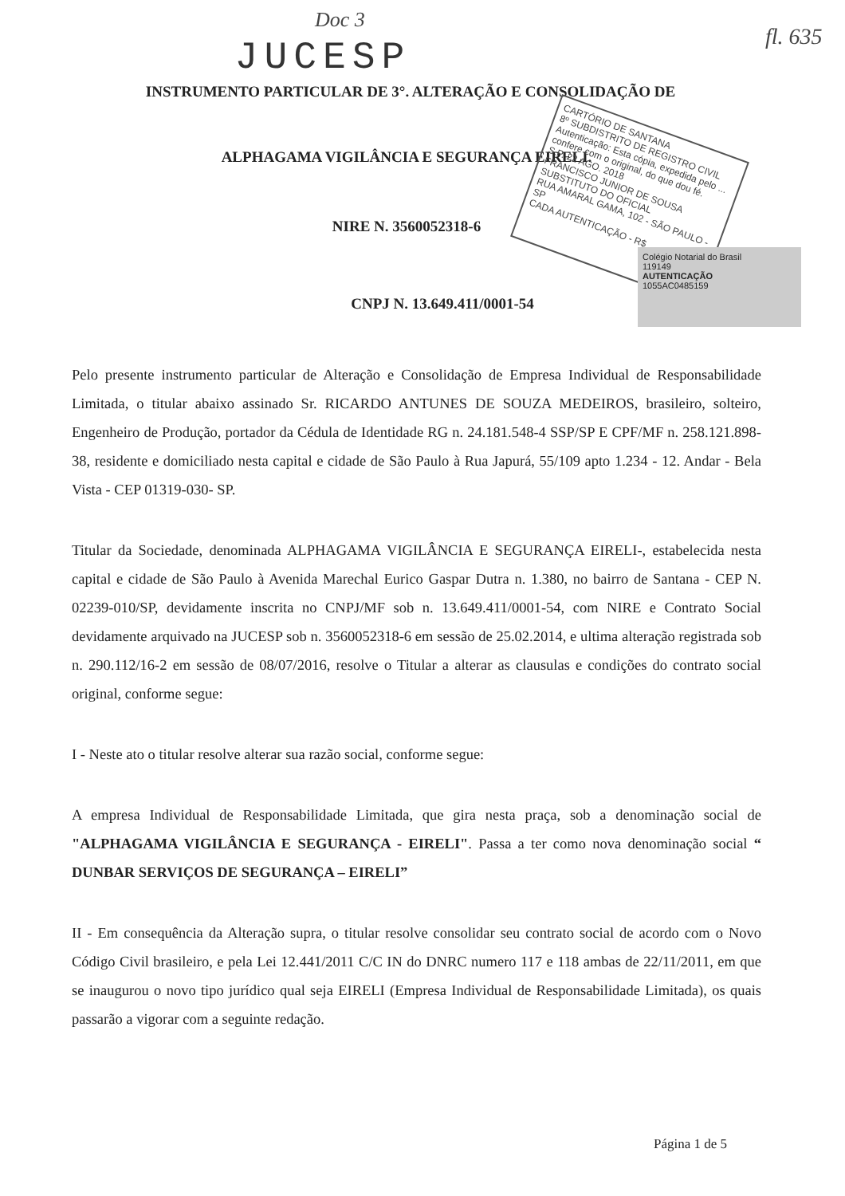Doc 3
fl. 635
JUCESP
INSTRUMENTO PARTICULAR DE 3°. ALTERAÇÃO E CONSOLIDAÇÃO DE
ALPHAGAMA VIGILÂNCIA E SEGURANÇA EIRELI.
NIRE N. 3560052318-6
CNPJ N. 13.649.411/0001-54
CARTÓRIO DE SANTANA
8º SUBDISTRITO DE REGISTRO CIVIL
Autenticação: Esta cópia, expedida pelo ... confere com o original, do que dou fé.
S.P. 22 AGO. 2018
FRANCISCO JUNIOR DE SOUSA
SUBSTITUTO DO OFICIAL
RUA AMARAL GAMA, 102 - SÃO PAULO - SP
CADA AUTENTICAÇÃO - R$
Colégio Notarial do Brasil
119149
AUTENTICAÇÃO
1055AC0485159
Pelo presente instrumento particular de Alteração e Consolidação de Empresa Individual de Responsabilidade Limitada, o titular abaixo assinado Sr. RICARDO ANTUNES DE SOUZA MEDEIROS, brasileiro, solteiro, Engenheiro de Produção, portador da Cédula de Identidade RG n. 24.181.548-4 SSP/SP E CPF/MF n. 258.121.898-38, residente e domiciliado nesta capital e cidade de São Paulo à Rua Japurá, 55/109 apto 1.234 - 12. Andar - Bela Vista - CEP 01319-030- SP.
Titular da Sociedade, denominada ALPHAGAMA VIGILÂNCIA E SEGURANÇA EIRELI-, estabelecida nesta capital e cidade de São Paulo à Avenida Marechal Eurico Gaspar Dutra n. 1.380, no bairro de Santana - CEP N. 02239-010/SP, devidamente inscrita no CNPJ/MF sob n. 13.649.411/0001-54, com NIRE e Contrato Social devidamente arquivado na JUCESP sob n. 3560052318-6 em sessão de 25.02.2014, e ultima alteração registrada sob n. 290.112/16-2 em sessão de 08/07/2016, resolve o Titular a alterar as clausulas e condições do contrato social original, conforme segue:
I - Neste ato o titular resolve alterar sua razão social, conforme segue:
A empresa Individual de Responsabilidade Limitada, que gira nesta praça, sob a denominação social de "ALPHAGAMA VIGILÂNCIA E SEGURANÇA - EIRELI". Passa a ter como nova denominação social “ DUNBAR SERVIÇOS DE SEGURANÇA – EIRELI”
II - Em consequência da Alteração supra, o titular resolve consolidar seu contrato social de acordo com o Novo Código Civil brasileiro, e pela Lei 12.441/2011 C/C IN do DNRC numero 117 e 118 ambas de 22/11/2011, em que se inaugurou o novo tipo jurídico qual seja EIRELI (Empresa Individual de Responsabilidade Limitada), os quais passarão a vigorar com a seguinte redação.
Página 1 de 5